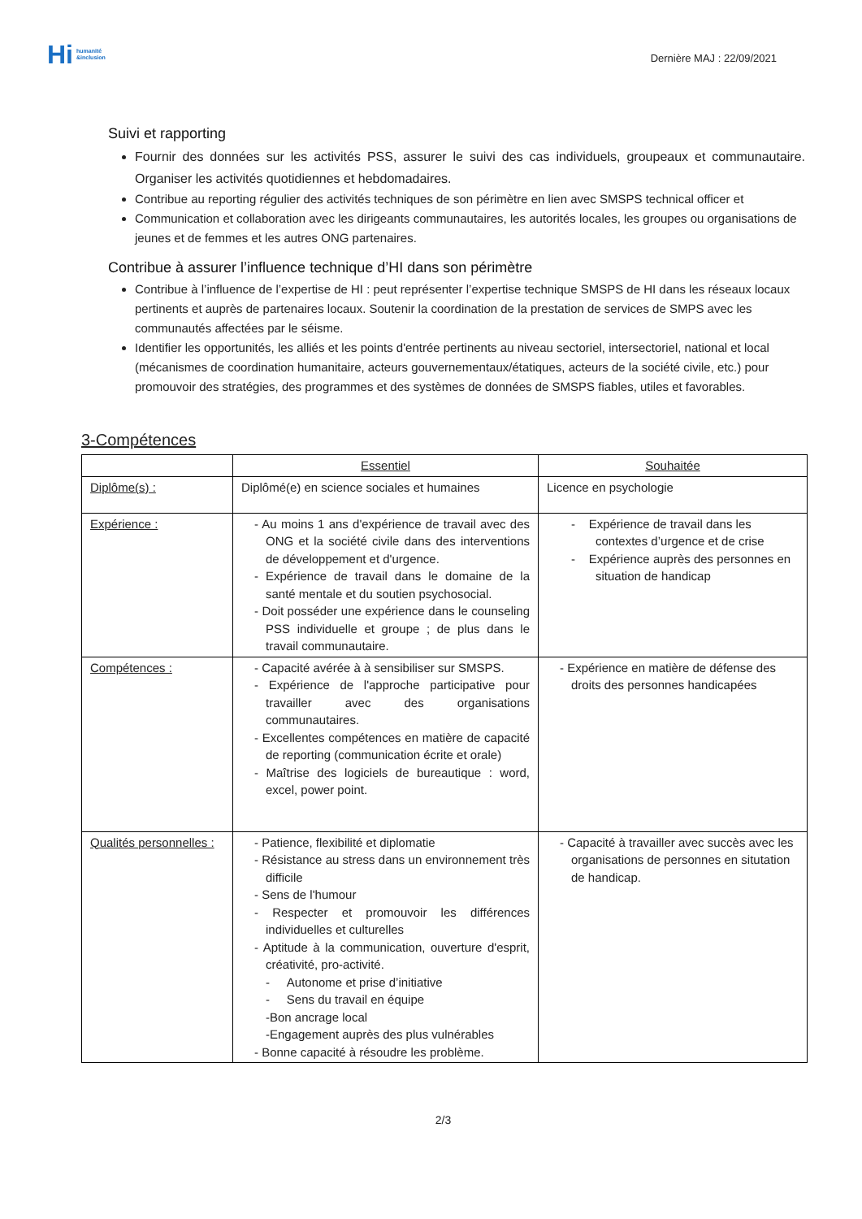Hi humanité
&inclusion
Dernière MAJ : 22/09/2021
Suivi et rapporting
Fournir des données sur les activités PSS, assurer le suivi des cas individuels, groupeaux et communautaire. Organiser les activités quotidiennes et hebdomadaires.
Contribue au reporting régulier des activités techniques de son périmètre en lien avec SMSPS technical officer et
Communication et collaboration avec les dirigeants communautaires, les autorités locales, les groupes ou organisations de jeunes et de femmes et les autres ONG partenaires.
Contribue à assurer l’influence technique d’HI dans son périmètre
Contribue à l’influence de l’expertise de HI : peut représenter l’expertise technique SMSPS de HI dans les réseaux locaux pertinents et auprès de partenaires locaux. Soutenir la coordination de la prestation de services de SMPS avec les communautés affectées par le séisme.
Identifier les opportunités, les alliés et les points d'entrée pertinents au niveau sectoriel, intersectoriel, national et local (mécanismes de coordination humanitaire, acteurs gouvernementaux/étatiques, acteurs de la société civile, etc.) pour promouvoir des stratégies, des programmes et des systèmes de données de SMSPS fiables, utiles et favorables.
3-Compétences
| | Essentiel | Souhaitée |
| Diplôme(s) : | Diplômé(e) en science sociales et humaines | Licence en psychologie |
| Expérience : | - Au moins 1 ans d'expérience de travail avec des ONG et la société civile dans des interventions de développement et d'urgence. - Expérience de travail dans le domaine de la santé mentale et du soutien psychosocial. - Doit posséder une expérience dans le counseling PSS individuelle et groupe ; de plus dans le travail communautaire. | - Expérience de travail dans les contextes d’urgence et de crise - Expérience auprès des personnes en situation de handicap |
| Compétences : | - Capacité avérée à à sensibiliser sur SMSPS. - Expérience de l'approche participative pour travailler avec des organisations communautaires. - Excellentes compétences en matière de capacité de reporting (communication écrite et orale) - Maîtrise des logiciels de bureautique : word, excel, power point. | - Expérience en matière de défense des droits des personnes handicapées |
| Qualités personnelles : | - Patience, flexibilité et diplomatie - Résistance au stress dans un environnement très difficile - Sens de l'humour - Respecter et promouvoir les différences individuelles et culturelles - Aptitude à la communication, ouverture d'esprit, créativité, pro-activité. - Autonome et prise d’initiative - Sens du travail en équipe -Bon ancrage local -Engagement auprès des plus vulnérables - Bonne capacité à résoudre les problème. | - Capacité à travailler avec succès avec les organisations de personnes en situtation de handicap. |
2/3